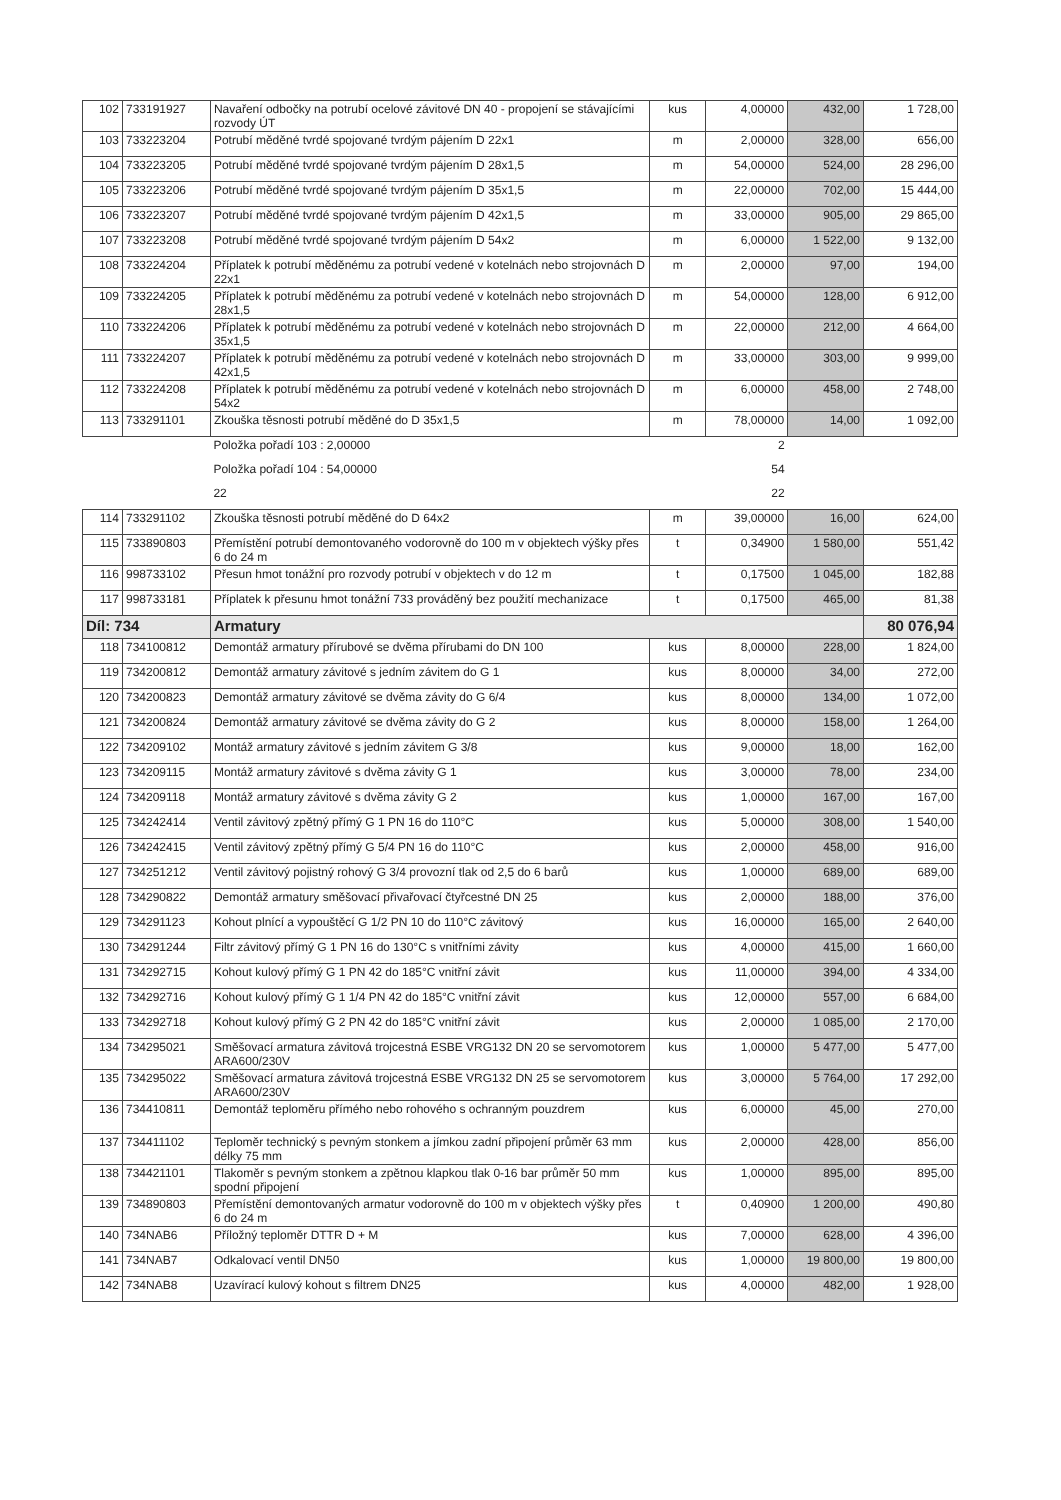| 102 | 733191927 | Navaření odbočky na potrubí ocelové závitové DN 40 - propojení se stávajícími rozvody ÚT | kus | 4,00000 | 432,00 | 1 728,00 |
| 103 | 733223204 | Potrubí měděné tvrdé spojované tvrdým pájením D 22x1 | m | 2,00000 | 328,00 | 656,00 |
| 104 | 733223205 | Potrubí měděné tvrdé spojované tvrdým pájením D 28x1,5 | m | 54,00000 | 524,00 | 28 296,00 |
| 105 | 733223206 | Potrubí měděné tvrdé spojované tvrdým pájením D 35x1,5 | m | 22,00000 | 702,00 | 15 444,00 |
| 106 | 733223207 | Potrubí měděné tvrdé spojované tvrdým pájením D 42x1,5 | m | 33,00000 | 905,00 | 29 865,00 |
| 107 | 733223208 | Potrubí měděné tvrdé spojované tvrdým pájením D 54x2 | m | 6,00000 | 1 522,00 | 9 132,00 |
| 108 | 733224204 | Příplatek k potrubí měděnému za potrubí vedené v kotelnách nebo strojovnách D 22x1 | m | 2,00000 | 97,00 | 194,00 |
| 109 | 733224205 | Příplatek k potrubí měděnému za potrubí vedené v kotelnách nebo strojovnách D 28x1,5 | m | 54,00000 | 128,00 | 6 912,00 |
| 110 | 733224206 | Příplatek k potrubí měděnému za potrubí vedené v kotelnách nebo strojovnách D 35x1,5 | m | 22,00000 | 212,00 | 4 664,00 |
| 111 | 733224207 | Příplatek k potrubí měděnému za potrubí vedené v kotelnách nebo strojovnách D 42x1,5 | m | 33,00000 | 303,00 | 9 999,00 |
| 112 | 733224208 | Příplatek k potrubí měděnému za potrubí vedené v kotelnách nebo strojovnách D 54x2 | m | 6,00000 | 458,00 | 2 748,00 |
| 113 | 733291101 | Zkouška těsnosti potrubí měděné do D 35x1,5 | m | 78,00000 | 14,00 | 1 092,00 |
| | | Položka pořadí 103 : 2,00000 | | 2 | | |
| | | Položka pořadí 104 : 54,00000 | | 54 | | |
| | | 22 | | 22 | | |
| 114 | 733291102 | Zkouška těsnosti potrubí měděné do D 64x2 | m | 39,00000 | 16,00 | 624,00 |
| 115 | 733890803 | Přemístění potrubí demontovaného vodorovně do 100 m v objektech výšky přes 6 do 24 m | t | 0,34900 | 1 580,00 | 551,42 |
| 116 | 998733102 | Přesun hmot tonážní pro rozvody potrubí v objektech v do 12 m | t | 0,17500 | 1 045,00 | 182,88 |
| 117 | 998733181 | Příplatek k přesunu hmot tonážní 733 prováděný bez použití mechanizace | t | 0,17500 | 465,00 | 81,38 |
| Díl: 734 | | Armatury | | | | 80 076,94 |
| 118 | 734100812 | Demontáž armatury přírubové se dvěma přírubami do DN 100 | kus | 8,00000 | 228,00 | 1 824,00 |
| 119 | 734200812 | Demontáž armatury závitové s jedním závitem do G 1 | kus | 8,00000 | 34,00 | 272,00 |
| 120 | 734200823 | Demontáž armatury závitové se dvěma závity do G 6/4 | kus | 8,00000 | 134,00 | 1 072,00 |
| 121 | 734200824 | Demontáž armatury závitové se dvěma závity do G 2 | kus | 8,00000 | 158,00 | 1 264,00 |
| 122 | 734209102 | Montáž armatury závitové s jedním závitem G 3/8 | kus | 9,00000 | 18,00 | 162,00 |
| 123 | 734209115 | Montáž armatury závitové s dvěma závity G 1 | kus | 3,00000 | 78,00 | 234,00 |
| 124 | 734209118 | Montáž armatury závitové s dvěma závity G 2 | kus | 1,00000 | 167,00 | 167,00 |
| 125 | 734242414 | Ventil závitový zpětný přímý G 1 PN 16 do 110°C | kus | 5,00000 | 308,00 | 1 540,00 |
| 126 | 734242415 | Ventil závitový zpětný přímý G 5/4 PN 16 do 110°C | kus | 2,00000 | 458,00 | 916,00 |
| 127 | 734251212 | Ventil závitový pojistný rohový G 3/4 provozní tlak od 2,5 do 6 barů | kus | 1,00000 | 689,00 | 689,00 |
| 128 | 734290822 | Demontáž armatury směšovací přivařovací čtyřcestné DN 25 | kus | 2,00000 | 188,00 | 376,00 |
| 129 | 734291123 | Kohout plnící a vypouštěcí G 1/2 PN 10 do 110°C závitový | kus | 16,00000 | 165,00 | 2 640,00 |
| 130 | 734291244 | Filtr závitový přímý G 1 PN 16 do 130°C s vnitřními závity | kus | 4,00000 | 415,00 | 1 660,00 |
| 131 | 734292715 | Kohout kulový přímý G 1 PN 42 do 185°C vnitřní závit | kus | 11,00000 | 394,00 | 4 334,00 |
| 132 | 734292716 | Kohout kulový přímý G 1 1/4 PN 42 do 185°C vnitřní závit | kus | 12,00000 | 557,00 | 6 684,00 |
| 133 | 734292718 | Kohout kulový přímý G 2 PN 42 do 185°C vnitřní závit | kus | 2,00000 | 1 085,00 | 2 170,00 |
| 134 | 734295021 | Směšovací armatura závitová trojcestná ESBE VRG132 DN 20 se servomotorem ARA600/230V | kus | 1,00000 | 5 477,00 | 5 477,00 |
| 135 | 734295022 | Směšovací armatura závitová trojcestná ESBE VRG132 DN 25 se servomotorem ARA600/230V | kus | 3,00000 | 5 764,00 | 17 292,00 |
| 136 | 734410811 | Demontáž teploměru přímého nebo rohového s ochranným pouzdrem | kus | 6,00000 | 45,00 | 270,00 |
| 137 | 734411102 | Teploměr technický s pevným stonkem a jímkou zadní připojení průměr 63 mm délky 75 mm | kus | 2,00000 | 428,00 | 856,00 |
| 138 | 734421101 | Tlakoměr s pevným stonkem a zpětnou klapkou tlak 0-16 bar průměr 50 mm spodní připojení | kus | 1,00000 | 895,00 | 895,00 |
| 139 | 734890803 | Přemístění demontovaných armatur vodorovně do 100 m v objektech výšky přes 6 do 24 m | t | 0,40900 | 1 200,00 | 490,80 |
| 140 | 734NAB6 | Příložný teploměr DTTR D + M | kus | 7,00000 | 628,00 | 4 396,00 |
| 141 | 734NAB7 | Odkalovací ventil DN50 | kus | 1,00000 | 19 800,00 | 19 800,00 |
| 142 | 734NAB8 | Uzavírací kulový kohout s filtrem DN25 | kus | 4,00000 | 482,00 | 1 928,00 |